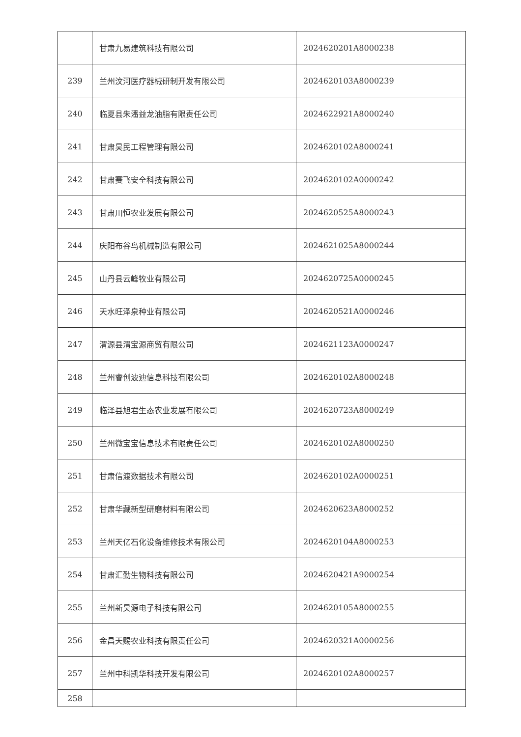| | 甘肃九易建筑科技有限公司 | 2024620201A8000238 |
| 239 | 兰州汶河医疗器械研制开发有限公司 | 2024620103A8000239 |
| 240 | 临夏县朱潘益龙油脂有限责任公司 | 2024622921A8000240 |
| 241 | 甘肃昊民工程管理有限公司 | 2024620102A8000241 |
| 242 | 甘肃赛飞安全科技有限公司 | 2024620102A0000242 |
| 243 | 甘肃川恒农业发展有限公司 | 2024620525A8000243 |
| 244 | 庆阳布谷鸟机械制造有限公司 | 2024621025A8000244 |
| 245 | 山丹县云峰牧业有限公司 | 2024620725A0000245 |
| 246 | 天水旺泽泉种业有限公司 | 2024620521A0000246 |
| 247 | 渭源县渭宝源商贸有限公司 | 2024621123A0000247 |
| 248 | 兰州睿创波迪信息科技有限公司 | 2024620102A8000248 |
| 249 | 临泽县旭君生态农业发展有限公司 | 2024620723A8000249 |
| 250 | 兰州微宝宝信息技术有限责任公司 | 2024620102A8000250 |
| 251 | 甘肃信渡数据技术有限公司 | 2024620102A0000251 |
| 252 | 甘肃华藏新型研磨材料有限公司 | 2024620623A8000252 |
| 253 | 兰州天亿石化设备维修技术有限公司 | 2024620104A8000253 |
| 254 | 甘肃汇勤生物科技有限公司 | 2024620421A9000254 |
| 255 | 兰州新昊源电子科技有限公司 | 2024620105A8000255 |
| 256 | 金昌天赐农业科技有限责任公司 | 2024620321A0000256 |
| 257 | 兰州中科凯华科技开发有限公司 | 2024620102A8000257 |
| 258 | | |